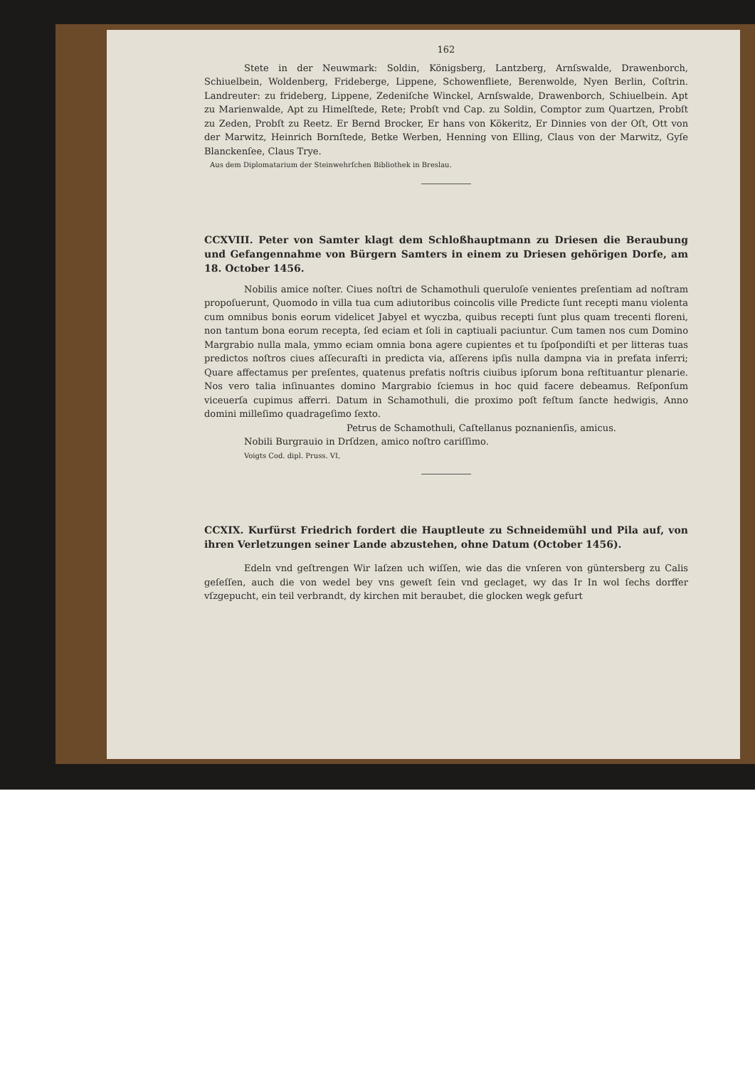162
Stete in der Neuwmark: Soldin, Königsberg, Lantzberg, Arnſswalde, Drawenborch, Schiuelbein, Woldenberg, Frideberge, Lippene, Schowenfliete, Berenwolde, Nyen Berlin, Coſtrin. Landreuter: zu frideberg, Lippene, Zedeniſche Winckel, Arnſswalde, Drawenborch, Schiuelbein. Apt zu Marienwalde, Apt zu Himelſtede, Rete; Probſt vnd Cap. zu Soldin, Comptor zum Quartzen, Probſt zu Zeden, Probſt zu Reetz. Er Bernd Brocker, Er hans von Kökeritz, Er Dinnies von der Oſt, Ott von der Marwitz, Heinrich Bornſtede, Betke Werben, Henning von Elling, Claus von der Marwitz, Gyſe Blanckenſee, Claus Trye.
Aus dem Diplomatarium der Steinwehrſchen Bibliothek in Breslau.
CCXVIII. Peter von Samter klagt dem Schloßhauptmann zu Driesen die Beraubung und Gefangennahme von Bürgern Samters in einem zu Driesen gehörigen Dorfe, am 18. October 1456.
Nobilis amice noſter. Ciues noſtri de Schamothuli queruloſe venientes preſentiam ad noſtram propoſuerunt, Quomodo in villa tua cum adiutoribus coincolis ville Predicte ſunt recepti manu violenta cum omnibus bonis eorum videlicet Jabyel et wyczba, quibus recepti ſunt plus quam trecenti floreni, non tantum bona eorum recepta, ſed eciam et ſoli in captiuali paciuntur. Cum tamen nos cum Domino Margrabio nulla mala, ymmo eciam omnia bona agere cupientes et tu ſpoſpondiſti et per litteras tuas predictos noſtros ciues aſſecuraſti in predicta via, aſſerens ipſis nulla dampna via in prefata inferri; Quare affectamus per preſentes, quatenus prefatis noſtris ciuibus ipſorum bona reſtituantur plenarie. Nos vero talia inſinuantes domino Margrabio ſciemus in hoc quid facere debeamus. Reſponſum viceuerſa cupimus afferri. Datum in Schamothuli, die proximo poſt feſtum ſancte hedwigis, Anno domini milleſimo quadrageſimo ſexto.
Petrus de Schamothuli, Caſtellanus poznanienſis, amicus.
Nobili Burgrauio in Drſdzen, amico noſtro cariſſimo.
Voigts Cod. dipl. Pruss. VI,
CCXIX. Kurfürst Friedrich fordert die Hauptleute zu Schneidemühl und Pila auf, von ihren Verletzungen seiner Lande abzustehen, ohne Datum (October 1456).
Edeln vnd geſtrengen Wir laſzen uch wiſſen, wie das die vnſeren von güntersberg zu Calis geſeſſen, auch die von wedel bey vns geweſt ſein vnd geclaget, wy das Ir In wol ſechs dorffer vſzgepucht, ein teil verbrandt, dy kirchen mit beraubet, die glocken wegk gefurt